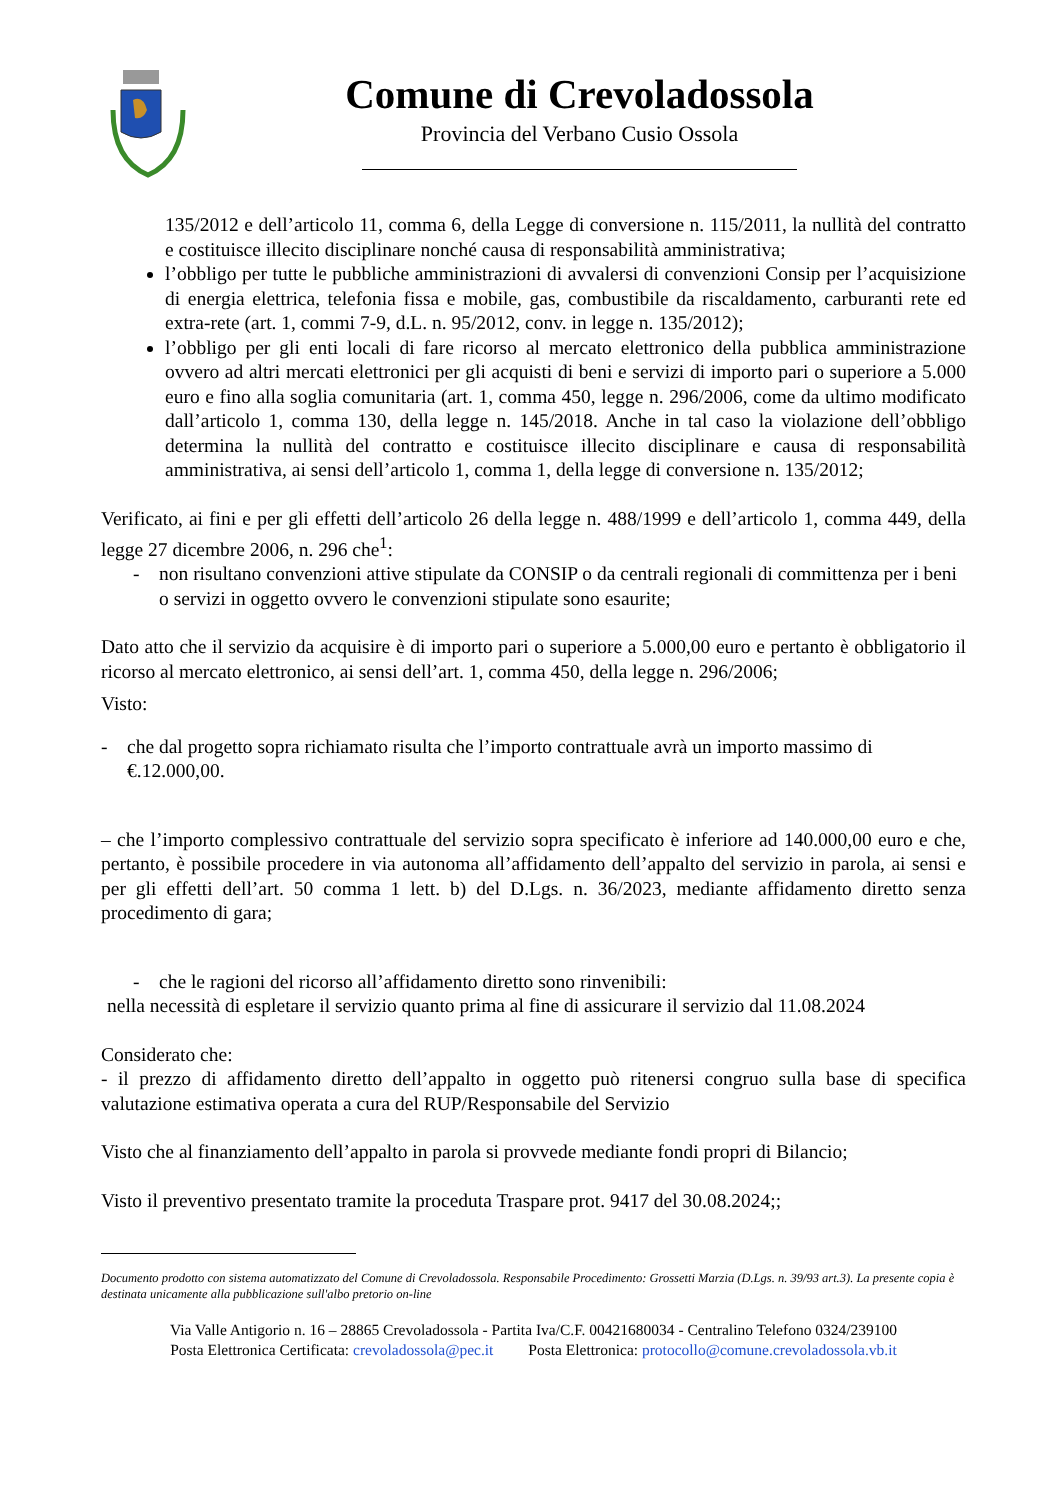Comune di Crevoladossola
Provincia del Verbano Cusio Ossola
135/2012 e dell’articolo 11, comma 6, della Legge di conversione n. 115/2011, la nullità del contratto e costituisce illecito disciplinare nonché causa di responsabilità amministrativa;
l’obbligo per tutte le pubbliche amministrazioni di avvalersi di convenzioni Consip per l’acquisizione di energia elettrica, telefonia fissa e mobile, gas, combustibile da riscaldamento, carburanti rete ed extra-rete (art. 1, commi 7-9, d.L. n. 95/2012, conv. in legge n. 135/2012);
l’obbligo per gli enti locali di fare ricorso al mercato elettronico della pubblica amministrazione ovvero ad altri mercati elettronici per gli acquisti di beni e servizi di importo pari o superiore a 5.000 euro e fino alla soglia comunitaria (art. 1, comma 450, legge n. 296/2006, come da ultimo modificato dall’articolo 1, comma 130, della legge n. 145/2018. Anche in tal caso la violazione dell’obbligo determina la nullità del contratto e costituisce illecito disciplinare e causa di responsabilità amministrativa, ai sensi dell’articolo 1, comma 1, della legge di conversione n. 135/2012;
Verificato, ai fini e per gli effetti dell’articolo 26 della legge n. 488/1999 e dell’articolo 1, comma 449, della legge 27 dicembre 2006, n. 296 che<sup>1</sup>:
- non risultano convenzioni attive stipulate da CONSIP o da centrali regionali di committenza per i beni o servizi in oggetto ovvero le convenzioni stipulate sono esaurite;
Dato atto che il servizio da acquisire è di importo pari o superiore a 5.000,00 euro e pertanto è obbligatorio il ricorso al mercato elettronico, ai sensi dell’art. 1, comma 450, della legge n. 296/2006;
Visto:
- che dal progetto sopra richiamato risulta che l’importo contrattuale avrà un importo massimo di €.12.000,00.
– che l’importo complessivo contrattuale del servizio sopra specificato è inferiore ad 140.000,00 euro e che, pertanto, è possibile procedere in via autonoma all’affidamento dell’appalto del servizio in parola, ai sensi e per gli effetti dell’art. 50 comma 1 lett. b) del D.Lgs. n. 36/2023, mediante affidamento diretto senza procedimento di gara;
- che le ragioni del ricorso all’affidamento diretto sono rinvenibili:
nella necessità di espletare il servizio quanto prima al fine di assicurare il servizio dal 11.08.2024
Considerato che:
- il prezzo di affidamento diretto dell’appalto in oggetto può ritenersi congruo sulla base di specifica valutazione estimativa operata a cura del RUP/Responsabile del Servizio
Visto che al finanziamento dell’appalto in parola si provvede mediante fondi propri di Bilancio;
Visto il preventivo presentato tramite la proceduta Traspare prot. 9417 del 30.08.2024;;
Documento prodotto con sistema automatizzato del Comune di Crevoladossola. Responsabile Procedimento: Grossetti Marzia (D.Lgs. n. 39/93 art.3). La presente copia è destinata unicamente alla pubblicazione sull'albo pretorio on-line
Via Valle Antigorio n. 16 – 28865 Crevoladossola - Partita Iva/C.F. 00421680034 - Centralino Telefono 0324/239100
Posta Elettronica Certificata: crevoladossola@pec.it Posta Elettronica: protocollo@comune.crevoladossola.vb.it